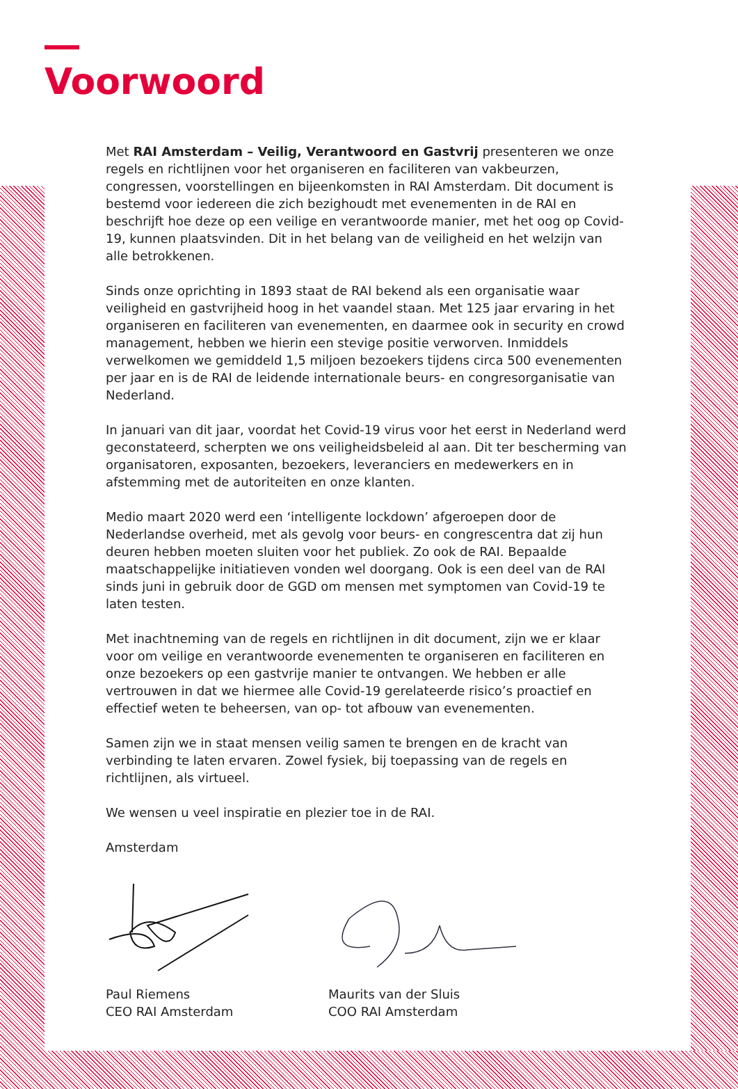Voorwoord
Met RAI Amsterdam – Veilig, Verantwoord en Gastvrij presenteren we onze regels en richtlijnen voor het organiseren en faciliteren van vakbeurzen, congressen, voorstellingen en bijeenkomsten in RAI Amsterdam. Dit document is bestemd voor iedereen die zich bezighoudt met evenementen in de RAI en beschrijft hoe deze op een veilige en verantwoorde manier, met het oog op Covid-19, kunnen plaatsvinden. Dit in het belang van de veiligheid en het welzijn van alle betrokkenen.
Sinds onze oprichting in 1893 staat de RAI bekend als een organisatie waar veiligheid en gastvrijheid hoog in het vaandel staan. Met 125 jaar ervaring in het organiseren en faciliteren van evenementen, en daarmee ook in security en crowd management, hebben we hierin een stevige positie verworven. Inmiddels verwelkomen we gemiddeld 1,5 miljoen bezoekers tijdens circa 500 evenementen per jaar en is de RAI de leidende internationale beurs- en congresorganisatie van Nederland.
In januari van dit jaar, voordat het Covid-19 virus voor het eerst in Nederland werd geconstateerd, scherpten we ons veiligheidsbeleid al aan. Dit ter bescherming van organisatoren, exposanten, bezoekers, leveranciers en medewerkers en in afstemming met de autoriteiten en onze klanten.
Medio maart 2020 werd een ‘intelligente lockdown’ afgeroepen door de Nederlandse overheid, met als gevolg voor beurs- en congrescentra dat zij hun deuren hebben moeten sluiten voor het publiek. Zo ook de RAI. Bepaalde maatschappelijke initiatieven vonden wel doorgang. Ook is een deel van de RAI sinds juni in gebruik door de GGD om mensen met symptomen van Covid-19 te laten testen.
Met inachtneming van de regels en richtlijnen in dit document, zijn we er klaar voor om veilige en verantwoorde evenementen te organiseren en faciliteren en onze bezoekers op een gastvrije manier te ontvangen. We hebben er alle vertrouwen in dat we hiermee alle Covid-19 gerelateerde risico’s proactief en effectief weten te beheersen, van op- tot afbouw van evenementen.
Samen zijn we in staat mensen veilig samen te brengen en de kracht van verbinding te laten ervaren. Zowel fysiek, bij toepassing van de regels en richtlijnen, als virtueel.
We wensen u veel inspiratie en plezier toe in de RAI.
Amsterdam
Paul Riemens
CEO RAI Amsterdam
Maurits van der Sluis
COO RAI Amsterdam